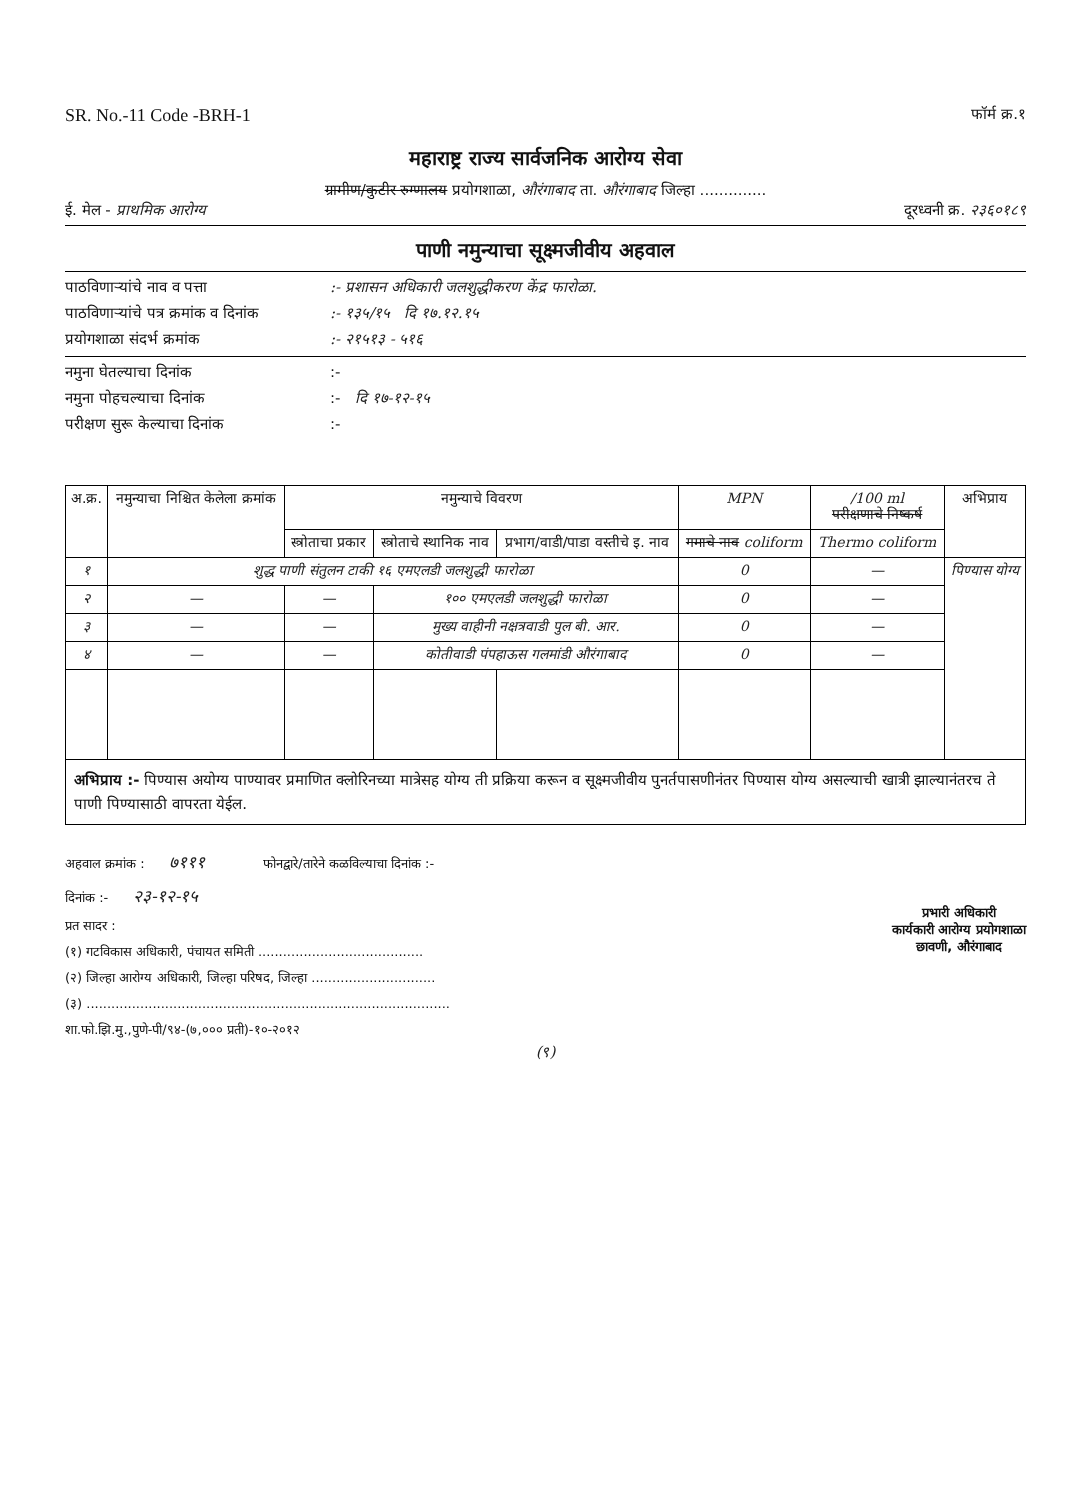SR. No.-11 Code -BRH-1 फॉर्म क्र.१
महाराष्ट्र राज्य सार्वजनिक आरोग्य सेवा
ग्रामीण/कुटीर रुग्णालय प्रयोगशाळा, औरंगाबाद ता. औरंगाबाद जिल्हा ..............
ई. मेल - प्राथमिक आरोग्य दूरध्वनी क्र. २३६०१८९
पाणी नमुन्याचा सूक्ष्मजीवीय अहवाल
पाठविणाऱ्यांचे नाव व पत्ता:- प्रशासन अधिकारी जलशुद्धीकरण केंद्र फारोळा.
पाठविणाऱ्यांचे पत्र क्रमांक व दिनांक:- १३५/१५ दि १७.१२.१५
प्रयोगशाळा संदर्भ क्रमांक:- २१५१३ - ५१६
नमुना घेतल्याचा दिनांक:-
नमुना पोहचल्याचा दिनांक:- दि १७-१२-१५
परीक्षण सुरू केल्याचा दिनांक:-
| अ.क्र. | नमुन्याचा निश्चित केलेला क्रमांक | नमुन्याचे विवरण | | | MPN | /100 ml परीक्षणाचे निष्कर्ष | अभिप्राय |
| --- | --- | --- | --- | --- | --- | --- | --- |
| | | स्त्रोताचा प्रकार | स्त्रोताचे स्थानिक नाव | प्रभाग/वाडी/पाडा वस्तीचे इ. नाव | गमाचे नाव coliform | Thermo coliform | |
| १ | शुद्ध पाणी संतुलन टाकी १६ एमएलडी जलशुद्धी फारोळा | | | | 0 | — | पिण्यास योग्य |
| २ | — | — | १०० एमएलडी जलशुद्धी फारोळा | | 0 | — | |
| ३ | — | — | मुख्य वाहीनी नक्षत्रवाडी पुल बी. आर. | | 0 | — | |
| ४ | — | — | कोतीवाडी पंपहाऊस गलमांडी औरंगाबाद | | 0 | — | |
अभिप्राय :- पिण्यास अयोग्य पाण्यावर प्रमाणित क्लोरिनच्या मात्रेसह योग्य ती प्रक्रिया करून व सूक्ष्मजीवीय पुनर्तपासणीनंतर पिण्यास योग्य असल्याची खात्री झाल्यानंतरच ते पाणी पिण्यासाठी वापरता येईल.
अहवाल क्रमांक : ७१११ फोनद्वारे/तारेने कळविल्याचा दिनांक :-
दिनांक :- २३-१२-१५
प्रत सादर :
(१) गटविकास अधिकारी, पंचायत समिती ........................................
(२) जिल्हा आरोग्य अधिकारी, जिल्हा परिषद, जिल्हा ..............................
(३) ........................................................................................
शा.फो.झि.मु.,पुणे-पी/९४-(७,००० प्रती)-१०-२०१२
प्रभारी अधिकारी
कार्यकारी आरोग्य प्रयोगशाळा
छावणी, औरंगाबाद
(९)